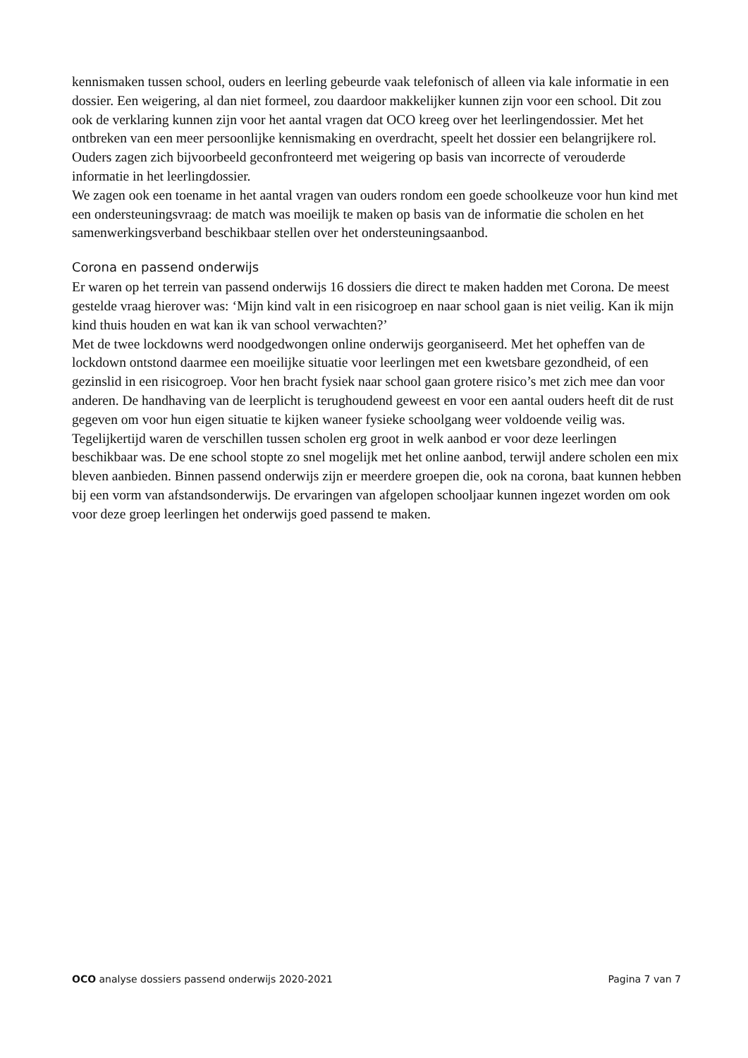kennismaken tussen school, ouders en leerling gebeurde vaak telefonisch of alleen via kale informatie in een dossier. Een weigering, al dan niet formeel, zou daardoor makkelijker kunnen zijn voor een school. Dit zou ook de verklaring kunnen zijn voor het aantal vragen dat OCO kreeg over het leerlingendossier. Met het ontbreken van een meer persoonlijke kennismaking en overdracht, speelt het dossier een belangrijkere rol. Ouders zagen zich bijvoorbeeld geconfronteerd met weigering op basis van incorrecte of verouderde informatie in het leerlingdossier.
We zagen ook een toename in het aantal vragen van ouders rondom een goede schoolkeuze voor hun kind met een ondersteuningsvraag: de match was moeilijk te maken op basis van de informatie die scholen en het samenwerkingsverband beschikbaar stellen over het ondersteuningsaanbod.
Corona en passend onderwijs
Er waren op het terrein van passend onderwijs 16 dossiers die direct te maken hadden met Corona. De meest gestelde vraag hierover was: ‘Mijn kind valt in een risicogroep en naar school gaan is niet veilig. Kan ik mijn kind thuis houden en wat kan ik van school verwachten?’
Met de twee lockdowns werd noodgedwongen online onderwijs georganiseerd. Met het opheffen van de lockdown ontstond daarmee een moeilijke situatie voor leerlingen met een kwetsbare gezondheid, of een gezinslid in een risicogroep. Voor hen bracht fysiek naar school gaan grotere risico’s met zich mee dan voor anderen. De handhaving van de leerplicht is terughoudend geweest en voor een aantal ouders heeft dit de rust gegeven om voor hun eigen situatie te kijken waneer fysieke schoolgang weer voldoende veilig was. Tegelijkertijd waren de verschillen tussen scholen erg groot in welk aanbod er voor deze leerlingen beschikbaar was. De ene school stopte zo snel mogelijk met het online aanbod, terwijl andere scholen een mix bleven aanbieden. Binnen passend onderwijs zijn er meerdere groepen die, ook na corona, baat kunnen hebben bij een vorm van afstandsonderwijs. De ervaringen van afgelopen schooljaar kunnen ingezet worden om ook voor deze groep leerlingen het onderwijs goed passend te maken.
OCO analyse dossiers passend onderwijs 2020-2021 Pagina 7 van 7